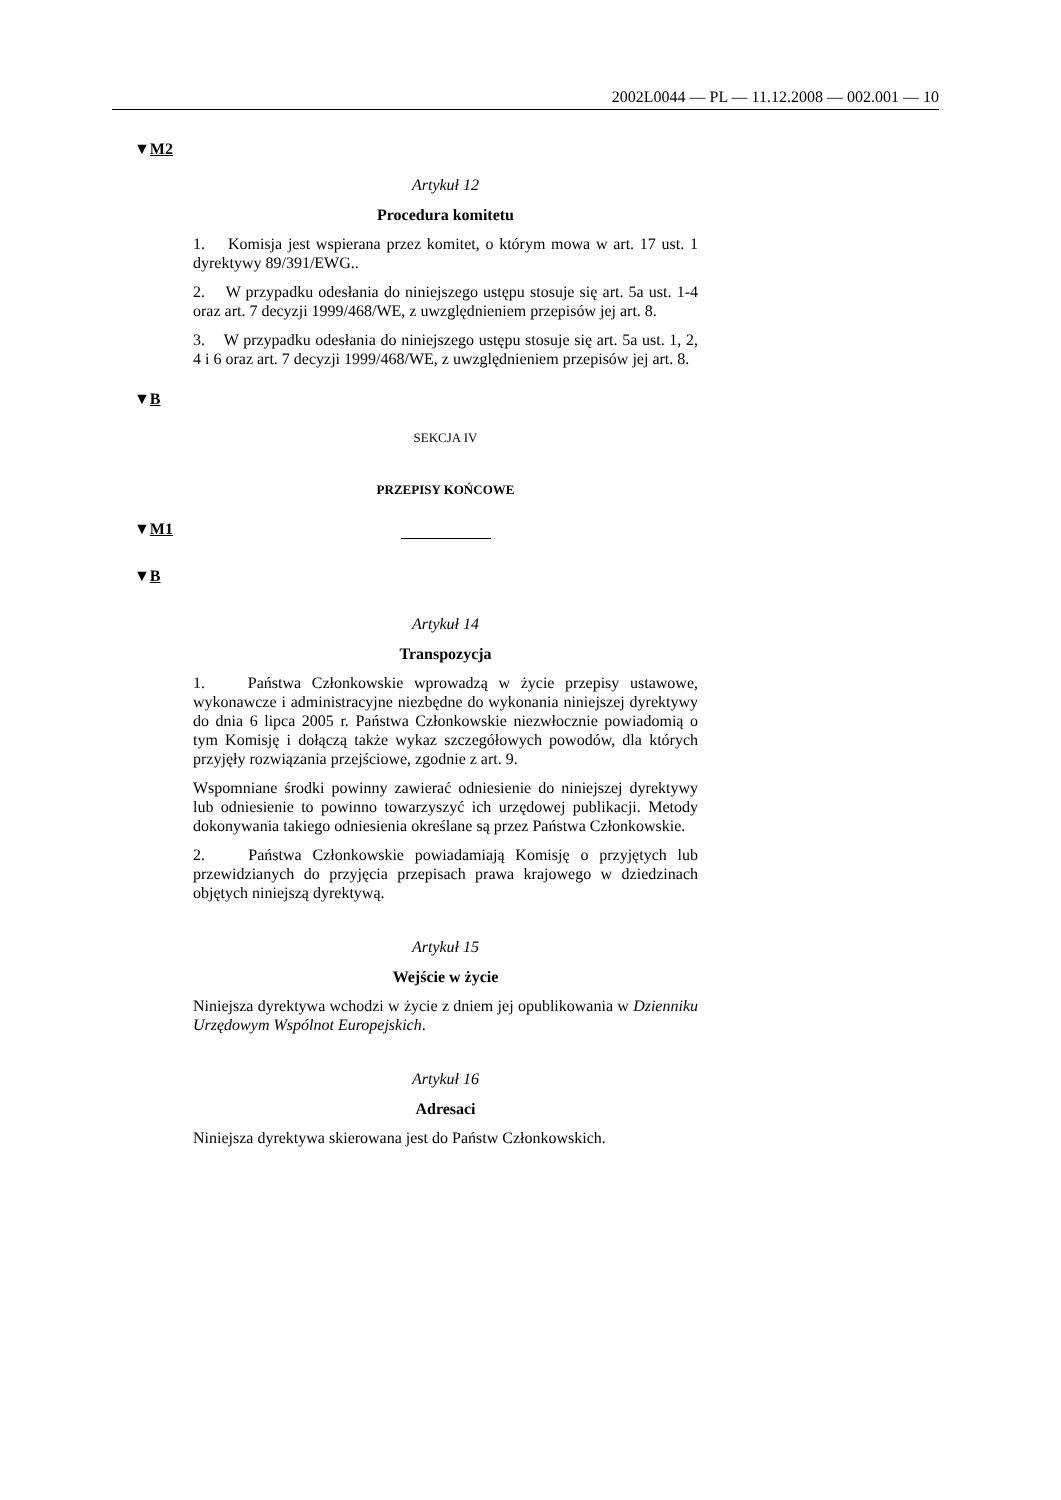2002L0044 — PL — 11.12.2008 — 002.001 — 10
▼M2
Artykuł 12
Procedura komitetu
1. Komisja jest wspierana przez komitet, o którym mowa w art. 17 ust. 1 dyrektywy 89/391/EWG..
2. W przypadku odesłania do niniejszego ustępu stosuje się art. 5a ust. 1-4 oraz art. 7 decyzji 1999/468/WE, z uwzględnieniem przepisów jej art. 8.
3. W przypadku odesłania do niniejszego ustępu stosuje się art. 5a ust. 1, 2, 4 i 6 oraz art. 7 decyzji 1999/468/WE, z uwzględnieniem przepisów jej art. 8.
▼B
SEKCJA IV
PRZEPISY KOŃCOWE
▼M1
▼B
Artykuł 14
Transpozycja
1. Państwa Członkowskie wprowadzą w życie przepisy ustawowe, wykonawcze i administracyjne niezbędne do wykonania niniejszej dyrektywy do dnia 6 lipca 2005 r. Państwa Członkowskie niezwłocznie powiadomią o tym Komisję i dołączą także wykaz szczegółowych powodów, dla których przyjęły rozwiązania przejściowe, zgodnie z art. 9.
Wspomniane środki powinny zawierać odniesienie do niniejszej dyrektywy lub odniesienie to powinno towarzyszyć ich urzędowej publikacji. Metody dokonywania takiego odniesienia określane są przez Państwa Członkowskie.
2. Państwa Członkowskie powiadamiają Komisję o przyjętych lub przewidzianych do przyjęcia przepisach prawa krajowego w dziedzinach objętych niniejszą dyrektywą.
Artykuł 15
Wejście w życie
Niniejsza dyrektywa wchodzi w życie z dniem jej opublikowania w Dzienniku Urzędowym Wspólnot Europejskich.
Artykuł 16
Adresaci
Niniejsza dyrektywa skierowana jest do Państw Członkowskich.